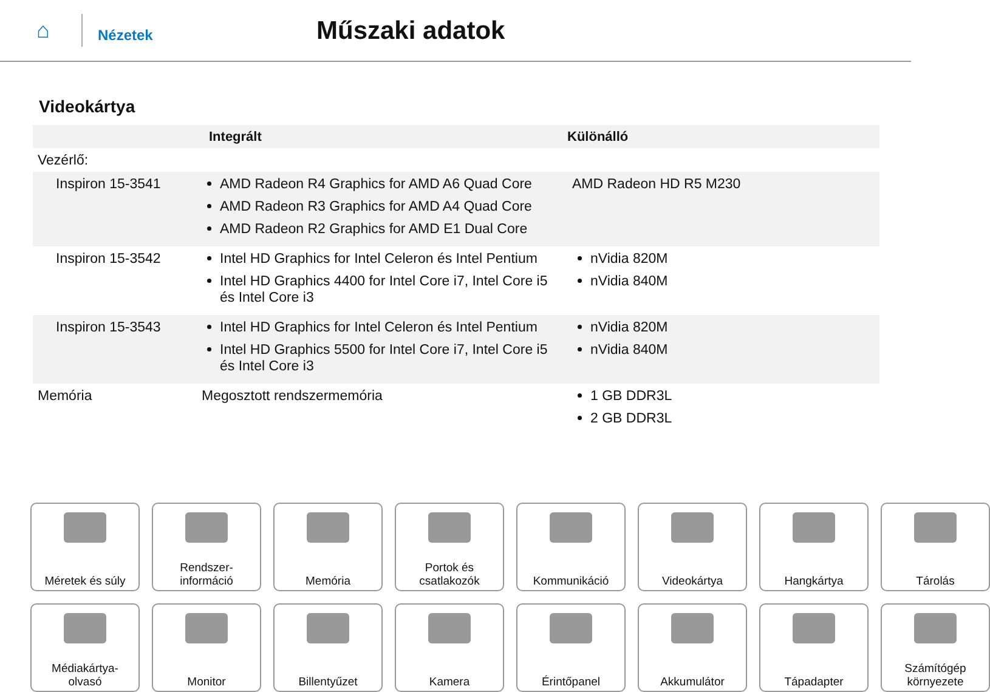⌂
Nézetek
Műszaki adatok
Videokártya
| | Integrált | Különálló |
| --- | --- | --- |
| Vezérlő: | | |
| Inspiron 15-3541 | AMD Radeon R4 Graphics for AMD A6 Quad Core AMD Radeon R3 Graphics for AMD A4 Quad Core AMD Radeon R2 Graphics for AMD E1 Dual Core | AMD Radeon HD R5 M230 |
| Inspiron 15-3542 | Intel HD Graphics for Intel Celeron és Intel Pentium Intel HD Graphics 4400 for Intel Core i7, Intel Core i5 és Intel Core i3 | nVidia 820M nVidia 840M |
| Inspiron 15-3543 | Intel HD Graphics for Intel Celeron és Intel Pentium Intel HD Graphics 5500 for Intel Core i7, Intel Core i5 és Intel Core i3 | nVidia 820M nVidia 840M |
| Memória | Megosztott rendszermemória | 1 GB DDR3L 2 GB DDR3L |
Méretek és súly
Rendszer-
információ
Memória
Portok és
csatlakozók
Kommunikáció
Videokártya
Hangkártya
Tárolás
Médiakártya-
olvasó
Monitor
Billentyűzet
Kamera
Érintőpanel
Akkumulátor
Tápadapter
Számítógép
környezete